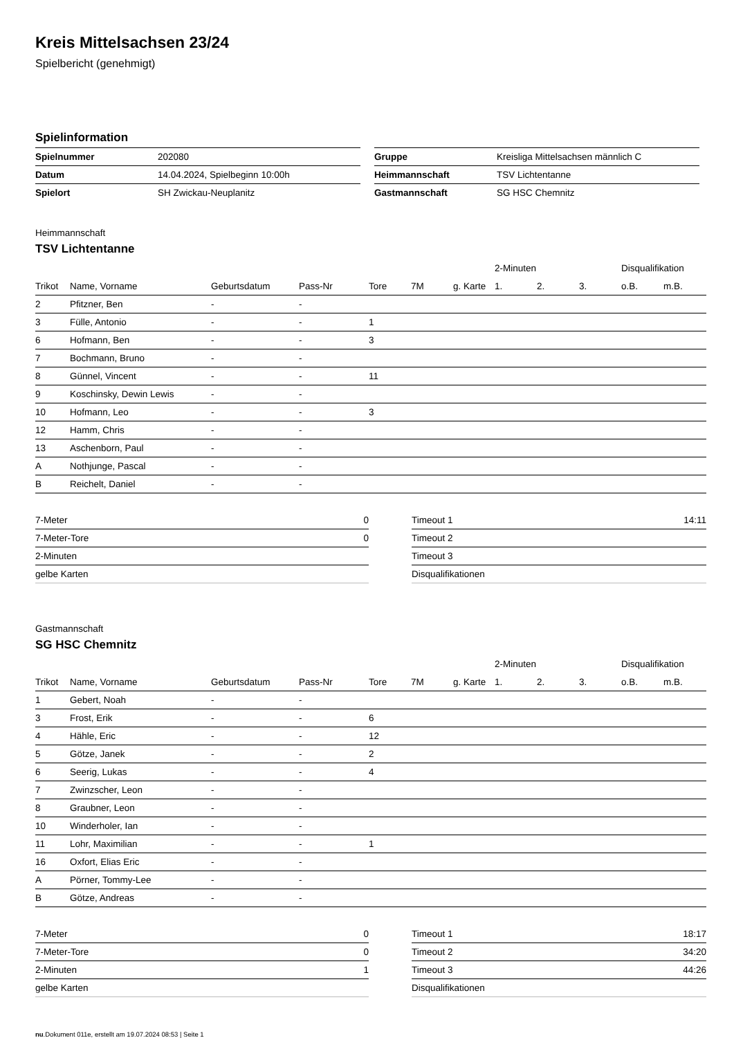Kreis Mittelsachsen 23/24
Spielbericht (genehmigt)
Spielinformation
| Spielnummer | 202080 |
| Datum | 14.04.2024, Spielbeginn 10:00h |
| Spielort | SH Zwickau-Neuplanitz |
| Gruppe | Kreisliga Mittelsachsen männlich C |
| Heimmannschaft | TSV Lichtentanne |
| Gastmannschaft | SG HSC Chemnitz |
Heimmannschaft
TSV Lichtentanne
| | | | | | | | 2-Minuten | | | Disqualifikation | |
| --- | --- | --- | --- | --- | --- | --- | --- | --- | --- | --- | --- |
| Trikot | Name, Vorname | Geburtsdatum | Pass-Nr | Tore | 7M | g. Karte | 1. | 2. | 3. | o.B. | m.B. |
| 2 | Pfitzner, Ben | - | - | | | | | | | | |
| 3 | Fülle, Antonio | - | - | 1 | | | | | | | |
| 6 | Hofmann, Ben | - | - | 3 | | | | | | | |
| 7 | Bochmann, Bruno | - | - | | | | | | | | |
| 8 | Günnel, Vincent | - | - | 11 | | | | | | | |
| 9 | Koschinsky, Dewin Lewis | - | - | | | | | | | | |
| 10 | Hofmann, Leo | - | - | 3 | | | | | | | |
| 12 | Hamm, Chris | - | - | | | | | | | | |
| 13 | Aschenborn, Paul | - | - | | | | | | | | |
| A | Nothjunge, Pascal | - | - | | | | | | | | |
| B | Reichelt, Daniel | - | - | | | | | | | | |
| 7-Meter | 0 |
| 7-Meter-Tore | 0 |
| 2-Minuten | |
| gelbe Karten | |
| Timeout 1 | 14:11 |
| Timeout 2 | |
| Timeout 3 | |
| Disqualifikationen | |
Gastmannschaft
SG HSC Chemnitz
| | | | | | | | 2-Minuten | | | Disqualifikation | |
| --- | --- | --- | --- | --- | --- | --- | --- | --- | --- | --- | --- |
| Trikot | Name, Vorname | Geburtsdatum | Pass-Nr | Tore | 7M | g. Karte | 1. | 2. | 3. | o.B. | m.B. |
| 1 | Gebert, Noah | - | - | | | | | | | | |
| 3 | Frost, Erik | - | - | 6 | | | | | | | |
| 4 | Hähle, Eric | - | - | 12 | | | | | | | |
| 5 | Götze, Janek | - | - | 2 | | | | | | | |
| 6 | Seerig, Lukas | - | - | 4 | | | | | | | |
| 7 | Zwinzscher, Leon | - | - | | | | | | | | |
| 8 | Graubner, Leon | - | - | | | | | | | | |
| 10 | Winderholer, Ian | - | - | | | | | | | | |
| 11 | Lohr, Maximilian | - | - | 1 | | | | | | | |
| 16 | Oxfort, Elias Eric | - | - | | | | | | | | |
| A | Pörner, Tommy-Lee | - | - | | | | | | | | |
| B | Götze, Andreas | - | - | | | | | | | | |
| 7-Meter | 0 |
| 7-Meter-Tore | 0 |
| 2-Minuten | 1 |
| gelbe Karten | |
| Timeout 1 | 18:17 |
| Timeout 2 | 34:20 |
| Timeout 3 | 44:26 |
| Disqualifikationen | |
nu.Dokument 011e, erstellt am 19.07.2024 08:53 | Seite 1